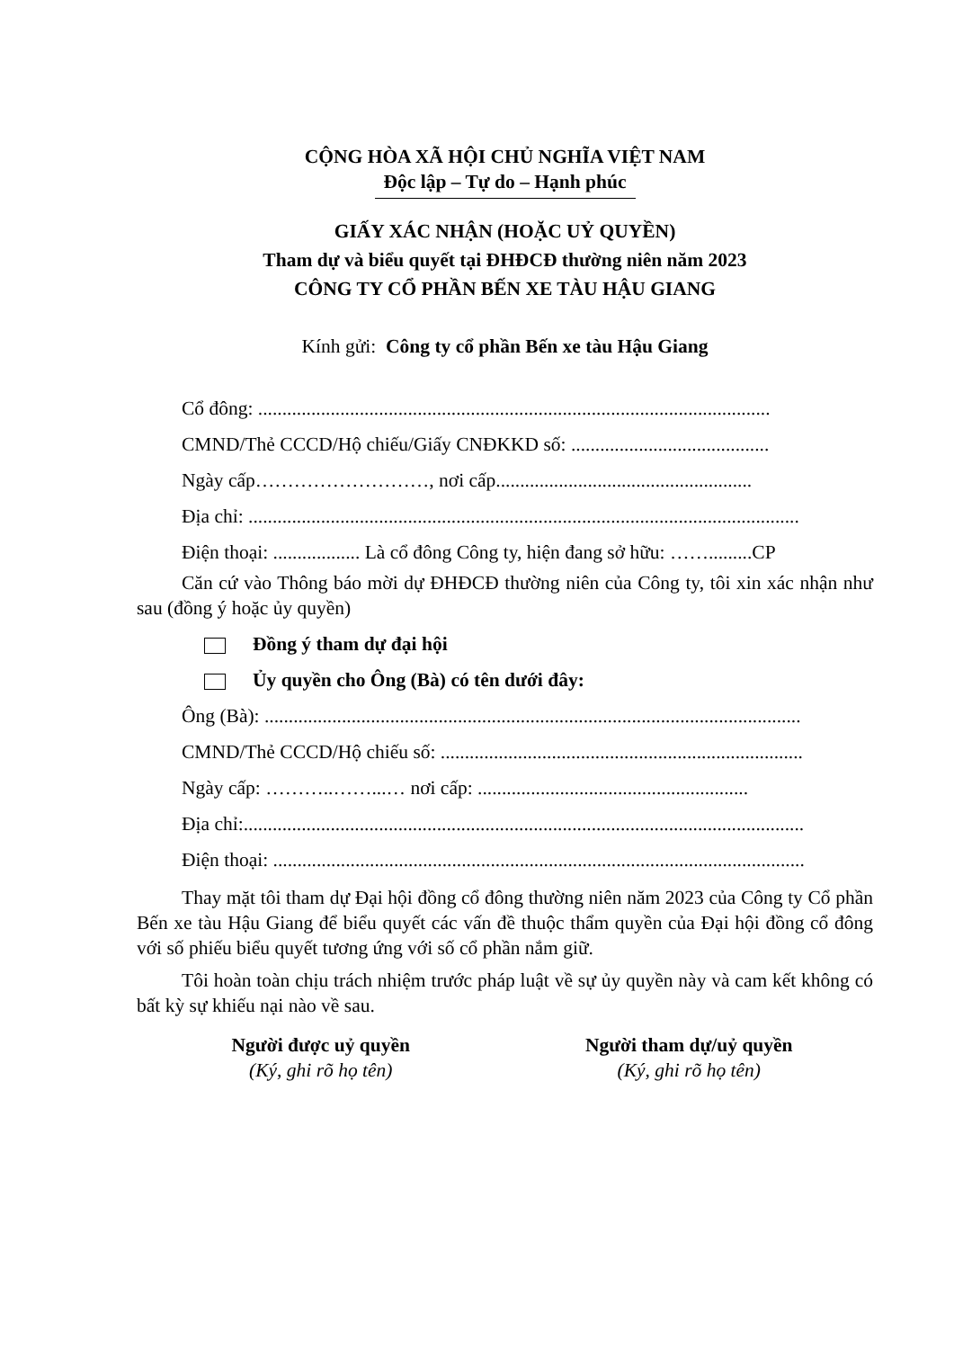CỘNG HÒA XÃ HỘI CHỦ NGHĨA VIỆT NAM
Độc lập – Tự do – Hạnh phúc
GIẤY XÁC NHẬN (HOẶC UỶ QUYỀN)
Tham dự và biểu quyết tại ĐHĐCĐ thường niên năm 2023
CÔNG TY CỔ PHẦN BẾN XE TÀU HẬU GIANG
Kính gửi: Công ty cổ phần Bến xe tàu Hậu Giang
Cổ đông: ..........................................................................................................
CMND/Thẻ CCCD/Hộ chiếu/Giấy CNĐKKD số: .........................................
Ngày cấp………………………, nơi cấp.....................................................
Địa chỉ: ..................................................................................................................
Điện thoại: .................. Là cổ đông Công ty, hiện đang sở hữu: …….........CP
Căn cứ vào Thông báo mời dự ĐHĐCĐ thường niên của Công ty, tôi xin xác nhận như sau (đồng ý hoặc ủy quyền)
Đồng ý tham dự đại hội
Ủy quyền cho Ông (Bà) có tên dưới đây:
Ông (Bà): ...............................................................................................................
CMND/Thẻ CCCD/Hộ chiếu số: ...........................................................................
Ngày cấp: ………..……...… nơi cấp: ........................................................
Địa chỉ:....................................................................................................................
Điện thoại: ..............................................................................................................
Thay mặt tôi tham dự Đại hội đồng cổ đông thường niên năm 2023 của Công ty Cổ phần Bến xe tàu Hậu Giang để biểu quyết các vấn đề thuộc thẩm quyền của Đại hội đồng cổ đông với số phiếu biểu quyết tương ứng với số cổ phần nắm giữ.
Tôi hoàn toàn chịu trách nhiệm trước pháp luật về sự ủy quyền này và cam kết không có bất kỳ sự khiếu nại nào về sau.
Người được uỷ quyền
(Ký, ghi rõ họ tên)
Người tham dự/uỷ quyền
(Ký, ghi rõ họ tên)